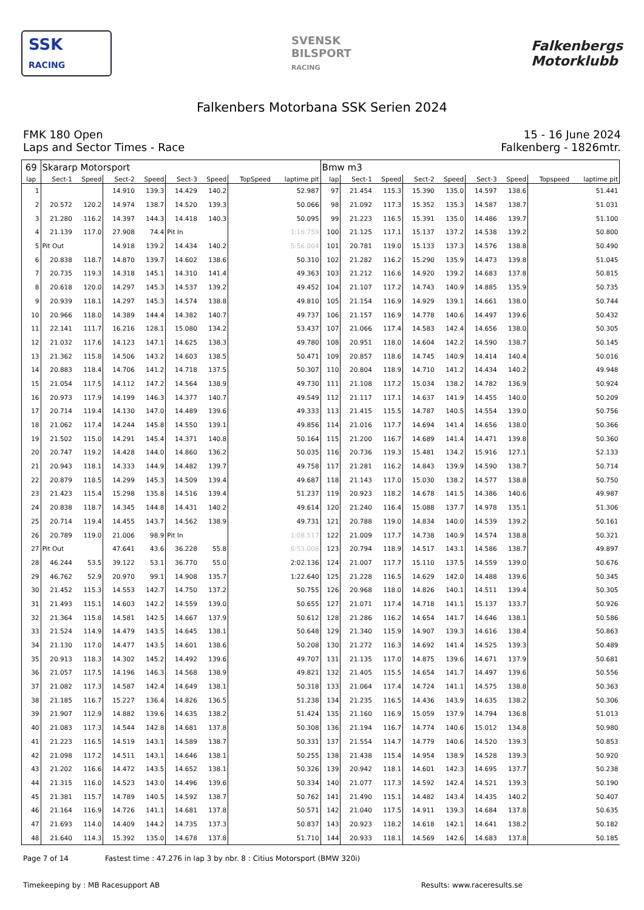SSK
RACING
SVENSK
BILSPORT
RACING
Falkenbergs
Motorklubb
Falkenbers Motorbana SSK Serien 2024
FMK 180 Open
Laps and Sector Times - Race
15 - 16 June 2024
Falkenberg - 1826mtr.
| 69 | Skararp Motorsport | | | | | | | | Bmw m3 | | | | | | | | |
| lap | Sect-1 | Speed | Sect-2 | Speed | Sect-3 | Speed | TopSpeed | laptime pit | lap | Sect-1 | Speed | Sect-2 | Speed | Sect-3 | Speed | Topspeed | laptime pit |
| 1 | | | 14.910 | 139.3 | 14.429 | 140.2 | | 52.987 | 97 | 21.454 | 115.3 | 15.390 | 135.0 | 14.597 | 138.6 | | 51.441 |
| 2 | 20.572 | 120.2 | 14.974 | 138.7 | 14.520 | 139.3 | | 50.066 | 98 | 21.092 | 117.3 | 15.352 | 135.3 | 14.587 | 138.7 | | 51.031 |
| 3 | 21.280 | 116.2 | 14.397 | 144.3 | 14.418 | 140.3 | | 50.095 | 99 | 21.223 | 116.5 | 15.391 | 135.0 | 14.486 | 139.7 | | 51.100 |
| 4 | 21.139 | 117.0 | 27.908 | 74.4 | Pit In | | | 1:16.759 | 100 | 21.125 | 117.1 | 15.137 | 137.2 | 14.538 | 139.2 | | 50.800 |
| 5 | Pit Out | | 14.918 | 139.2 | 14.434 | 140.2 | | 5:56.004 | 101 | 20.781 | 119.0 | 15.133 | 137.3 | 14.576 | 138.8 | | 50.490 |
| 6 | 20.838 | 118.7 | 14.870 | 139.7 | 14.602 | 138.6 | | 50.310 | 102 | 21.282 | 116.2 | 15.290 | 135.9 | 14.473 | 139.8 | | 51.045 |
| 7 | 20.735 | 119.3 | 14.318 | 145.1 | 14.310 | 141.4 | | 49.363 | 103 | 21.212 | 116.6 | 14.920 | 139.2 | 14.683 | 137.8 | | 50.815 |
| 8 | 20.618 | 120.0 | 14.297 | 145.3 | 14.537 | 139.2 | | 49.452 | 104 | 21.107 | 117.2 | 14.743 | 140.9 | 14.885 | 135.9 | | 50.735 |
| 9 | 20.939 | 118.1 | 14.297 | 145.3 | 14.574 | 138.8 | | 49.810 | 105 | 21.154 | 116.9 | 14.929 | 139.1 | 14.661 | 138.0 | | 50.744 |
| 10 | 20.966 | 118.0 | 14.389 | 144.4 | 14.382 | 140.7 | | 49.737 | 106 | 21.157 | 116.9 | 14.778 | 140.6 | 14.497 | 139.6 | | 50.432 |
| 11 | 22.141 | 111.7 | 16.216 | 128.1 | 15.080 | 134.2 | | 53.437 | 107 | 21.066 | 117.4 | 14.583 | 142.4 | 14.656 | 138.0 | | 50.305 |
| 12 | 21.032 | 117.6 | 14.123 | 147.1 | 14.625 | 138.3 | | 49.780 | 108 | 20.951 | 118.0 | 14.604 | 142.2 | 14.590 | 138.7 | | 50.145 |
| 13 | 21.362 | 115.8 | 14.506 | 143.2 | 14.603 | 138.5 | | 50.471 | 109 | 20.857 | 118.6 | 14.745 | 140.9 | 14.414 | 140.4 | | 50.016 |
| 14 | 20.883 | 118.4 | 14.706 | 141.2 | 14.718 | 137.5 | | 50.307 | 110 | 20.804 | 118.9 | 14.710 | 141.2 | 14.434 | 140.2 | | 49.948 |
| 15 | 21.054 | 117.5 | 14.112 | 147.2 | 14.564 | 138.9 | | 49.730 | 111 | 21.108 | 117.2 | 15.034 | 138.2 | 14.782 | 136.9 | | 50.924 |
| 16 | 20.973 | 117.9 | 14.199 | 146.3 | 14.377 | 140.7 | | 49.549 | 112 | 21.117 | 117.1 | 14.637 | 141.9 | 14.455 | 140.0 | | 50.209 |
| 17 | 20.714 | 119.4 | 14.130 | 147.0 | 14.489 | 139.6 | | 49.333 | 113 | 21.415 | 115.5 | 14.787 | 140.5 | 14.554 | 139.0 | | 50.756 |
| 18 | 21.062 | 117.4 | 14.244 | 145.8 | 14.550 | 139.1 | | 49.856 | 114 | 21.016 | 117.7 | 14.694 | 141.4 | 14.656 | 138.0 | | 50.366 |
| 19 | 21.502 | 115.0 | 14.291 | 145.4 | 14.371 | 140.8 | | 50.164 | 115 | 21.200 | 116.7 | 14.689 | 141.4 | 14.471 | 139.8 | | 50.360 |
| 20 | 20.747 | 119.2 | 14.428 | 144.0 | 14.860 | 136.2 | | 50.035 | 116 | 20.736 | 119.3 | 15.481 | 134.2 | 15.916 | 127.1 | | 52.133 |
| 21 | 20.943 | 118.1 | 14.333 | 144.9 | 14.482 | 139.7 | | 49.758 | 117 | 21.281 | 116.2 | 14.843 | 139.9 | 14.590 | 138.7 | | 50.714 |
| 22 | 20.879 | 118.5 | 14.299 | 145.3 | 14.509 | 139.4 | | 49.687 | 118 | 21.143 | 117.0 | 15.030 | 138.2 | 14.577 | 138.8 | | 50.750 |
| 23 | 21.423 | 115.4 | 15.298 | 135.8 | 14.516 | 139.4 | | 51.237 | 119 | 20.923 | 118.2 | 14.678 | 141.5 | 14.386 | 140.6 | | 49.987 |
| 24 | 20.838 | 118.7 | 14.345 | 144.8 | 14.431 | 140.2 | | 49.614 | 120 | 21.240 | 116.4 | 15.088 | 137.7 | 14.978 | 135.1 | | 51.306 |
| 25 | 20.714 | 119.4 | 14.455 | 143.7 | 14.562 | 138.9 | | 49.731 | 121 | 20.788 | 119.0 | 14.834 | 140.0 | 14.539 | 139.2 | | 50.161 |
| 26 | 20.789 | 119.0 | 21.006 | 98.9 | Pit In | | | 1:08.517 | 122 | 21.009 | 117.7 | 14.738 | 140.9 | 14.574 | 138.8 | | 50.321 |
| 27 | Pit Out | | 47.641 | 43.6 | 36.228 | 55.8 | | 6:53.008 | 123 | 20.794 | 118.9 | 14.517 | 143.1 | 14.586 | 138.7 | | 49.897 |
| 28 | 46.244 | 53.5 | 39.122 | 53.1 | 36.770 | 55.0 | | 2:02.136 | 124 | 21.007 | 117.7 | 15.110 | 137.5 | 14.559 | 139.0 | | 50.676 |
| 29 | 46.762 | 52.9 | 20.970 | 99.1 | 14.908 | 135.7 | | 1:22.640 | 125 | 21.228 | 116.5 | 14.629 | 142.0 | 14.488 | 139.6 | | 50.345 |
| 30 | 21.452 | 115.3 | 14.553 | 142.7 | 14.750 | 137.2 | | 50.755 | 126 | 20.968 | 118.0 | 14.826 | 140.1 | 14.511 | 139.4 | | 50.305 |
| 31 | 21.493 | 115.1 | 14.603 | 142.2 | 14.559 | 139.0 | | 50.655 | 127 | 21.071 | 117.4 | 14.718 | 141.1 | 15.137 | 133.7 | | 50.926 |
| 32 | 21.364 | 115.8 | 14.581 | 142.5 | 14.667 | 137.9 | | 50.612 | 128 | 21.286 | 116.2 | 14.654 | 141.7 | 14.646 | 138.1 | | 50.586 |
| 33 | 21.524 | 114.9 | 14.479 | 143.5 | 14.645 | 138.1 | | 50.648 | 129 | 21.340 | 115.9 | 14.907 | 139.3 | 14.616 | 138.4 | | 50.863 |
| 34 | 21.130 | 117.0 | 14.477 | 143.5 | 14.601 | 138.6 | | 50.208 | 130 | 21.272 | 116.3 | 14.692 | 141.4 | 14.525 | 139.3 | | 50.489 |
| 35 | 20.913 | 118.3 | 14.302 | 145.2 | 14.492 | 139.6 | | 49.707 | 131 | 21.135 | 117.0 | 14.875 | 139.6 | 14.671 | 137.9 | | 50.681 |
| 36 | 21.057 | 117.5 | 14.196 | 146.3 | 14.568 | 138.9 | | 49.821 | 132 | 21.405 | 115.5 | 14.654 | 141.7 | 14.497 | 139.6 | | 50.556 |
| 37 | 21.082 | 117.3 | 14.587 | 142.4 | 14.649 | 138.1 | | 50.318 | 133 | 21.064 | 117.4 | 14.724 | 141.1 | 14.575 | 138.8 | | 50.363 |
| 38 | 21.185 | 116.7 | 15.227 | 136.4 | 14.826 | 136.5 | | 51.238 | 134 | 21.235 | 116.5 | 14.436 | 143.9 | 14.635 | 138.2 | | 50.306 |
| 39 | 21.907 | 112.9 | 14.882 | 139.6 | 14.635 | 138.2 | | 51.424 | 135 | 21.160 | 116.9 | 15.059 | 137.9 | 14.794 | 136.8 | | 51.013 |
| 40 | 21.083 | 117.3 | 14.544 | 142.8 | 14.681 | 137.8 | | 50.308 | 136 | 21.194 | 116.7 | 14.774 | 140.6 | 15.012 | 134.8 | | 50.980 |
| 41 | 21.223 | 116.5 | 14.519 | 143.1 | 14.589 | 138.7 | | 50.331 | 137 | 21.554 | 114.7 | 14.779 | 140.6 | 14.520 | 139.3 | | 50.853 |
| 42 | 21.098 | 117.2 | 14.511 | 143.1 | 14.646 | 138.1 | | 50.255 | 138 | 21.438 | 115.4 | 14.954 | 138.9 | 14.528 | 139.3 | | 50.920 |
| 43 | 21.202 | 116.6 | 14.472 | 143.5 | 14.652 | 138.1 | | 50.326 | 139 | 20.942 | 118.1 | 14.601 | 142.3 | 14.695 | 137.7 | | 50.238 |
| 44 | 21.315 | 116.0 | 14.523 | 143.0 | 14.496 | 139.6 | | 50.334 | 140 | 21.077 | 117.3 | 14.592 | 142.4 | 14.521 | 139.3 | | 50.190 |
| 45 | 21.381 | 115.7 | 14.789 | 140.5 | 14.592 | 138.7 | | 50.762 | 141 | 21.490 | 115.1 | 14.482 | 143.4 | 14.435 | 140.2 | | 50.407 |
| 46 | 21.164 | 116.9 | 14.726 | 141.1 | 14.681 | 137.8 | | 50.571 | 142 | 21.040 | 117.5 | 14.911 | 139.3 | 14.684 | 137.8 | | 50.635 |
| 47 | 21.693 | 114.0 | 14.409 | 144.2 | 14.735 | 137.3 | | 50.837 | 143 | 20.923 | 118.2 | 14.618 | 142.1 | 14.641 | 138.2 | | 50.182 |
| 48 | 21.640 | 114.3 | 15.392 | 135.0 | 14.678 | 137.8 | | 51.710 | 144 | 20.933 | 118.1 | 14.569 | 142.6 | 14.683 | 137.8 | | 50.185 |
Page 7 of 14 Fastest time : 47.276 in lap 3 by nbr. 8 : Citius Motorsport (BMW 320i)
Timekeeping by : MB Racesupport AB Results: www.raceresults.se